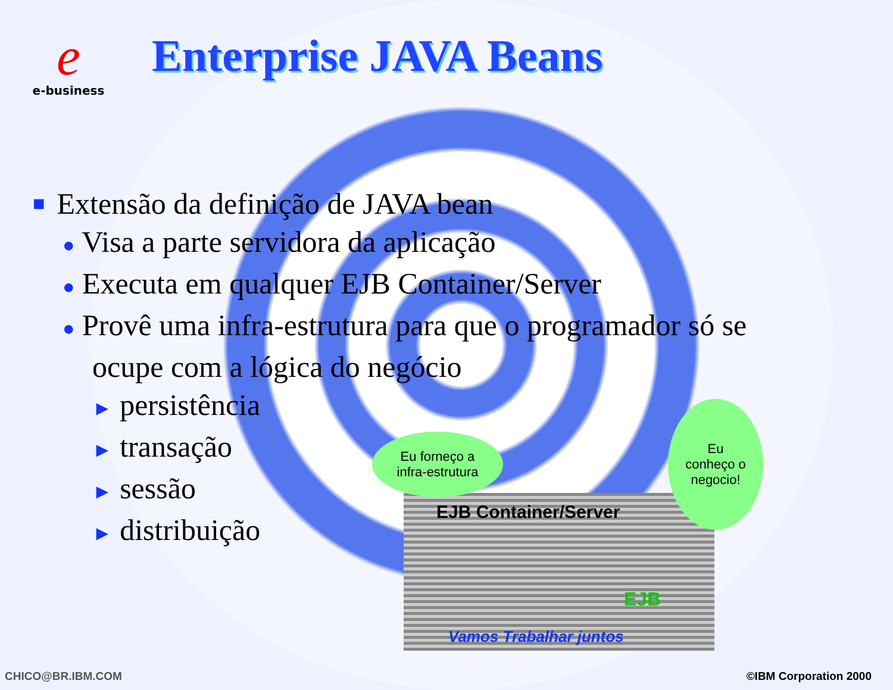e
e-business
Enterprise JAVA Beans
■ Extensão da definição de JAVA bean
● Visa a parte servidora da aplicação
● Executa em qualquer EJB Container/Server
● Provê uma infra-estrutura para que o programador só se
ocupe com a lógica do negócio
► persistência
► transação
► sessão
► distribuição
EJB Container/Server
EJB
Vamos Trabalhar juntos
Eu forneço a
infra-estrutura
Eu
conheço o
negocio!
CHICO@BR.IBM.COM ©IBM Corporation 2000